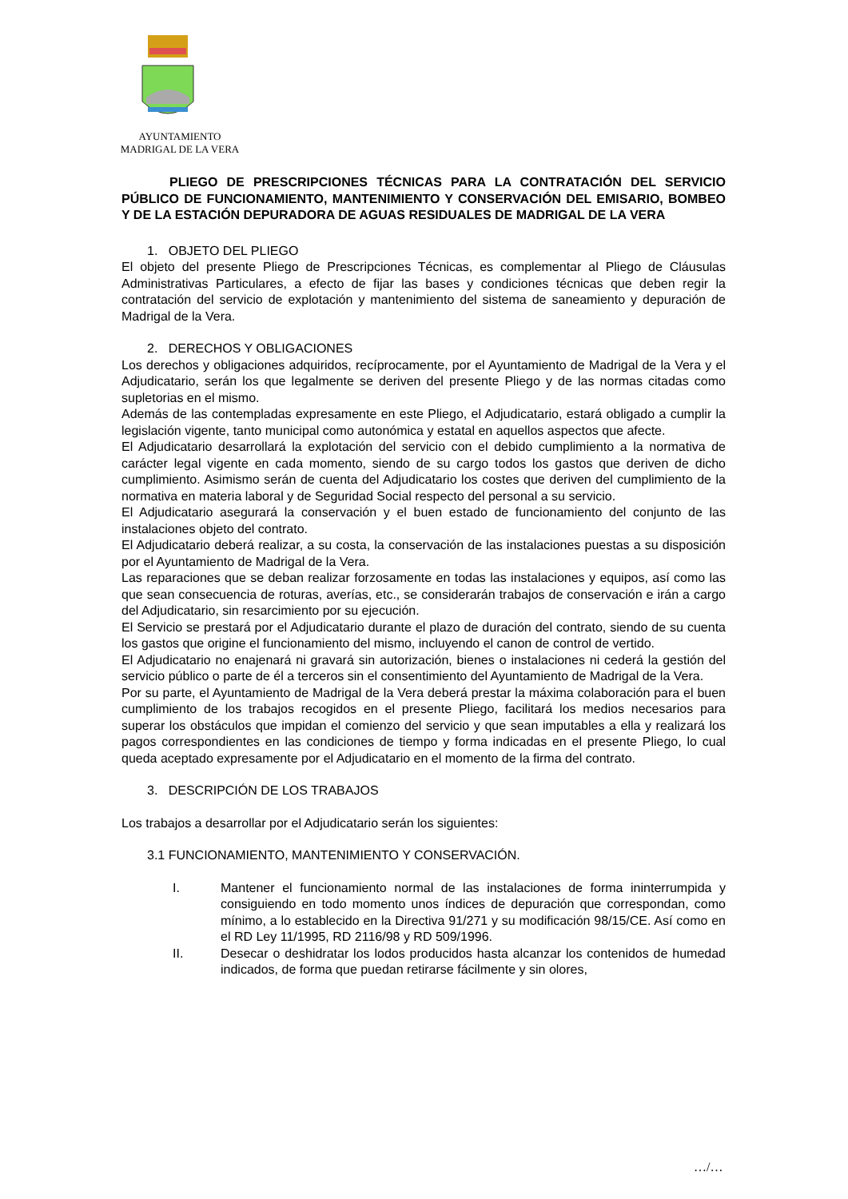AYUNTAMIENTO
MADRIGAL DE LA VERA
PLIEGO DE PRESCRIPCIONES TÉCNICAS PARA LA CONTRATACIÓN DEL SERVICIO PÚBLICO DE FUNCIONAMIENTO, MANTENIMIENTO Y CONSERVACIÓN DEL EMISARIO, BOMBEO Y DE LA ESTACIÓN DEPURADORA DE AGUAS RESIDUALES DE MADRIGAL DE LA VERA
1. OBJETO DEL PLIEGO
El objeto del presente Pliego de Prescripciones Técnicas, es complementar al Pliego de Cláusulas Administrativas Particulares, a efecto de fijar las bases y condiciones técnicas que deben regir la contratación del servicio de explotación y mantenimiento del sistema de saneamiento y depuración de Madrigal de la Vera.
2. DERECHOS Y OBLIGACIONES
Los derechos y obligaciones adquiridos, recíprocamente, por el Ayuntamiento de Madrigal de la Vera y el Adjudicatario, serán los que legalmente se deriven del presente Pliego y de las normas citadas como supletorias en el mismo.
Además de las contempladas expresamente en este Pliego, el Adjudicatario, estará obligado a cumplir la legislación vigente, tanto municipal como autonómica y estatal en aquellos aspectos que afecte.
El Adjudicatario desarrollará la explotación del servicio con el debido cumplimiento a la normativa de carácter legal vigente en cada momento, siendo de su cargo todos los gastos que deriven de dicho cumplimiento. Asimismo serán de cuenta del Adjudicatario los costes que deriven del cumplimiento de la normativa en materia laboral y de Seguridad Social respecto del personal a su servicio.
El Adjudicatario asegurará la conservación y el buen estado de funcionamiento del conjunto de las instalaciones objeto del contrato.
El Adjudicatario deberá realizar, a su costa, la conservación de las instalaciones puestas a su disposición por el Ayuntamiento de Madrigal de la Vera.
Las reparaciones que se deban realizar forzosamente en todas las instalaciones y equipos, así como las que sean consecuencia de roturas, averías, etc., se considerarán trabajos de conservación e irán a cargo del Adjudicatario, sin resarcimiento por su ejecución.
El Servicio se prestará por el Adjudicatario durante el plazo de duración del contrato, siendo de su cuenta los gastos que origine el funcionamiento del mismo, incluyendo el canon de control de vertido.
El Adjudicatario no enajenará ni gravará sin autorización, bienes o instalaciones ni cederá la gestión del servicio público o parte de él a terceros sin el consentimiento del Ayuntamiento de Madrigal de la Vera.
Por su parte, el Ayuntamiento de Madrigal de la Vera deberá prestar la máxima colaboración para el buen cumplimiento de los trabajos recogidos en el presente Pliego, facilitará los medios necesarios para superar los obstáculos que impidan el comienzo del servicio y que sean imputables a ella y realizará los pagos correspondientes en las condiciones de tiempo y forma indicadas en el presente Pliego, lo cual queda aceptado expresamente por el Adjudicatario en el momento de la firma del contrato.
3. DESCRIPCIÓN DE LOS TRABAJOS
Los trabajos a desarrollar por el Adjudicatario serán los siguientes:
3.1 FUNCIONAMIENTO, MANTENIMIENTO Y CONSERVACIÓN.
I. Mantener el funcionamiento normal de las instalaciones de forma ininterrumpida y consiguiendo en todo momento unos índices de depuración que correspondan, como mínimo, a lo establecido en la Directiva 91/271 y su modificación 98/15/CE. Así como en el RD Ley 11/1995, RD 2116/98 y RD 509/1996.
II. Desecar o deshidratar los lodos producidos hasta alcanzar los contenidos de humedad indicados, de forma que puedan retirarse fácilmente y sin olores,
…/…